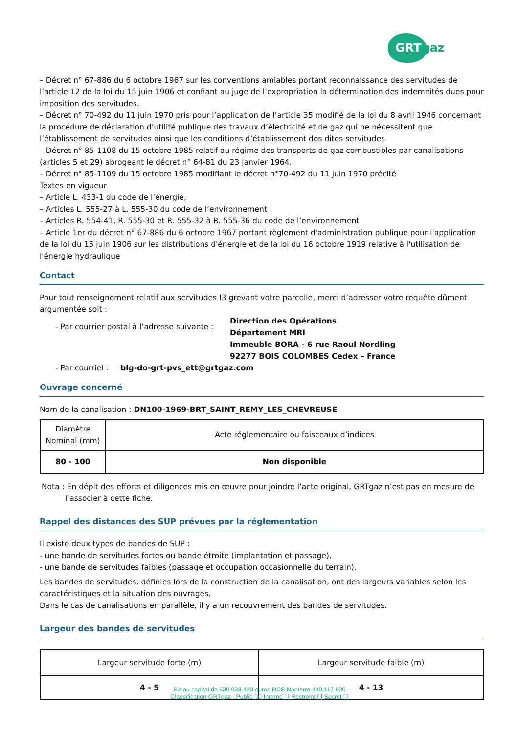GRTgaz
– Décret n° 67-886 du 6 octobre 1967 sur les conventions amiables portant reconnaissance des servitudes de l’article 12 de la loi du 15 juin 1906 et confiant au juge de l’expropriation la détermination des indemnités dues pour imposition des servitudes.
– Décret n° 70-492 du 11 juin 1970 pris pour l’application de l’article 35 modifié de la loi du 8 avril 1946 concernant la procédure de déclaration d’utilité publique des travaux d’électricité et de gaz qui ne nécessitent que l’établissement de servitudes ainsi que les conditions d’établissement des dites servitudes
– Décret n° 85-1108 du 15 octobre 1985 relatif au régime des transports de gaz combustibles par canalisations (articles 5 et 29) abrogeant le décret n° 64-81 du 23 janvier 1964.
– Décret n° 85-1109 du 15 octobre 1985 modifiant le décret n°70-492 du 11 juin 1970 précité
Textes en vigueur
– Article L. 433-1 du code de l’énergie,
– Articles L. 555-27 à L. 555-30 du code de l’environnement
– Articles R. 554-41, R. 555-30 et R. 555-32 à R. 555-36 du code de l’environnement
– Article 1er du décret n° 67-886 du 6 octobre 1967 portant règlement d'administration publique pour l'application de la loi du 15 juin 1906 sur les distributions d'énergie et de la loi du 16 octobre 1919 relative à l'utilisation de l'énergie hydraulique
Contact
Pour tout renseignement relatif aux servitudes I3 grevant votre parcelle, merci d’adresser votre requête dûment argumentée soit :
- Par courrier postal à l’adresse suivante :
Direction des Opérations
Département MRI
Immeuble BORA - 6 rue Raoul Nordling
92277 BOIS COLOMBES Cedex – France
- Par courriel : blg-do-grt-pvs_ett@grtgaz.com
Ouvrage concerné
Nom de la canalisation : DN100-1969-BRT_SAINT_REMY_LES_CHEVREUSE
| Diamètre Nominal (mm) | Acte réglementaire ou faisceaux d’indices |
| --- | --- |
| 80 - 100 | Non disponible |
Nota : En dépit des efforts et diligences mis en œuvre pour joindre l’acte original, GRTgaz n’est pas en mesure de l’associer à cette fiche.
Rappel des distances des SUP prévues par la réglementation
Il existe deux types de bandes de SUP :
- une bande de servitudes fortes ou bande étroite (implantation et passage),
- une bande de servitudes faibles (passage et occupation occasionnelle du terrain).
Les bandes de servitudes, définies lors de la construction de la canalisation, ont des largeurs variables selon les caractéristiques et la situation des ouvrages.
Dans le cas de canalisations en parallèle, il y a un recouvrement des bandes de servitudes.
Largeur des bandes de servitudes
| Largeur servitude forte (m) | Largeur servitude faible (m) |
| --- | --- |
| 4 - 5 | 4 - 13 |
SA au capital de 639 933 420 euros RCS Nanterre 440 117 620
Classification GRTgaz : Public [X] Interne [ ] Restreint [ ] Secret [ ]